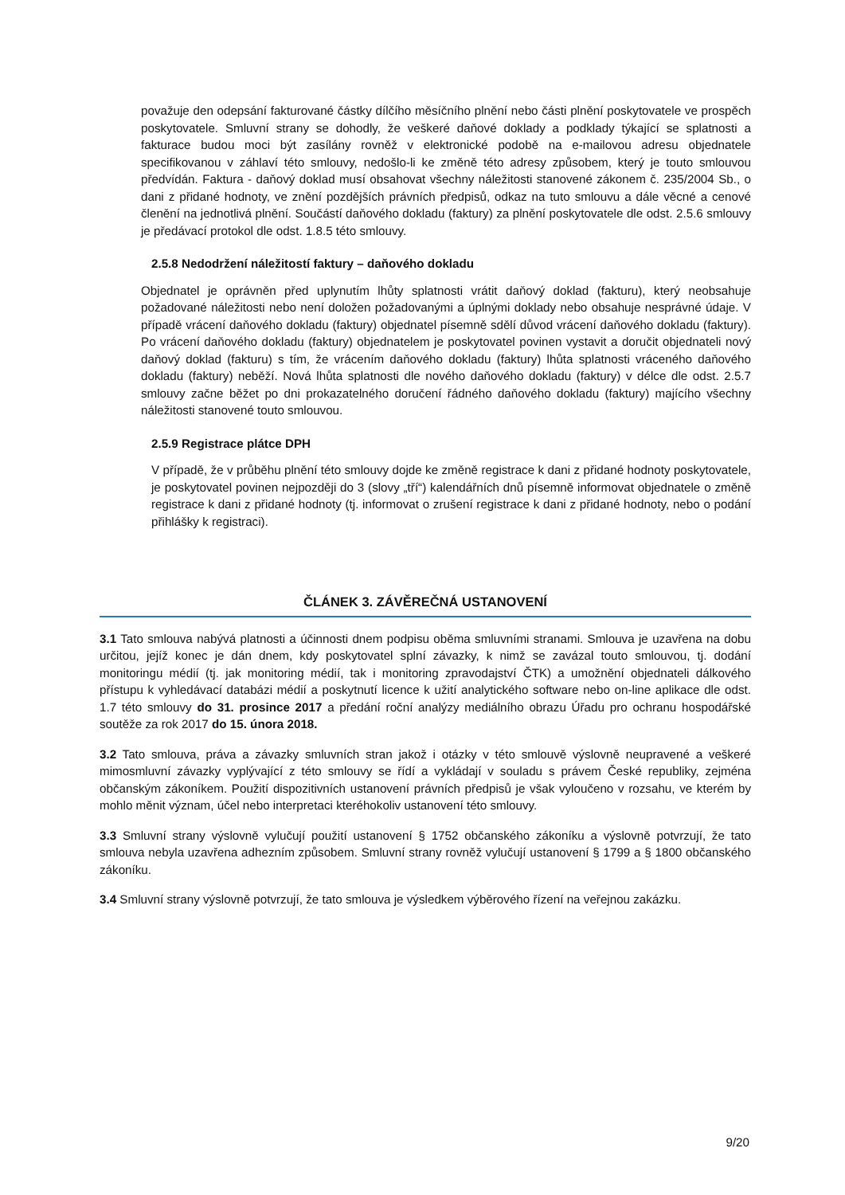považuje den odepsání fakturované částky dílčího měsíčního plnění nebo části plnění poskytovatele ve prospěch poskytovatele. Smluvní strany se dohodly, že veškeré daňové doklady a podklady týkající se splatnosti a fakturace budou moci být zasílány rovněž v elektronické podobě na e-mailovou adresu objednatele specifikovanou v záhlaví této smlouvy, nedošlo-li ke změně této adresy způsobem, který je touto smlouvou předvídán. Faktura - daňový doklad musí obsahovat všechny náležitosti stanovené zákonem č. 235/2004 Sb., o dani z přidané hodnoty, ve znění pozdějších právních předpisů, odkaz na tuto smlouvu a dále věcné a cenové členění na jednotlivá plnění. Součástí daňového dokladu (faktury) za plnění poskytovatele dle odst. 2.5.6 smlouvy je předávací protokol dle odst. 1.8.5 této smlouvy.
2.5.8 Nedodržení náležitostí faktury – daňového dokladu
Objednatel je oprávněn před uplynutím lhůty splatnosti vrátit daňový doklad (fakturu), který neobsahuje požadované náležitosti nebo není doložen požadovanými a úplnými doklady nebo obsahuje nesprávné údaje. V případě vrácení daňového dokladu (faktury) objednatel písemně sdělí důvod vrácení daňového dokladu (faktury). Po vrácení daňového dokladu (faktury) objednatelem je poskytovatel povinen vystavit a doručit objednateli nový daňový doklad (fakturu) s tím, že vrácením daňového dokladu (faktury) lhůta splatnosti vráceného daňového dokladu (faktury) neběží. Nová lhůta splatnosti dle nového daňového dokladu (faktury) v délce dle odst. 2.5.7 smlouvy začne běžet po dni prokazatelného doručení řádného daňového dokladu (faktury) majícího všechny náležitosti stanovené touto smlouvou.
2.5.9 Registrace plátce DPH
V případě, že v průběhu plnění této smlouvy dojde ke změně registrace k dani z přidané hodnoty poskytovatele, je poskytovatel povinen nejpozději do 3 (slovy „tří“) kalendářních dnů písemně informovat objednatele o změně registrace k dani z přidané hodnoty (tj. informovat o zrušení registrace k dani z přidané hodnoty, nebo o podání přihlášky k registraci).
ČLÁNEK 3. ZÁVĚREČNÁ USTANOVENÍ
3.1 Tato smlouva nabývá platnosti a účinnosti dnem podpisu oběma smluvními stranami. Smlouva je uzavřena na dobu určitou, jejíž konec je dán dnem, kdy poskytovatel splní závazky, k nimž se zavázal touto smlouvou, tj. dodání monitoringu médií (tj. jak monitoring médií, tak i monitoring zpravodajství ČTK) a umožnění objednateli dálkového přístupu k vyhledávací databázi médií a poskytnutí licence k užití analytického software nebo on-line aplikace dle odst. 1.7 této smlouvy do 31. prosince 2017 a předání roční analýzy mediálního obrazu Úřadu pro ochranu hospodářské soutěže za rok 2017 do 15. února 2018.
3.2 Tato smlouva, práva a závazky smluvních stran jakož i otázky v této smlouvě výslovně neupravené a veškeré mimosmluvní závazky vyplývající z této smlouvy se řídí a vykládají v souladu s právem České republiky, zejména občanským zákoníkem. Použití dispozitivních ustanovení právních předpisů je však vyloučeno v rozsahu, ve kterém by mohlo měnit význam, účel nebo interpretaci kteréhokoliv ustanovení této smlouvy.
3.3 Smluvní strany výslovně vylučují použití ustanovení § 1752 občanského zákoníku a výslovně potvrzují, že tato smlouva nebyla uzavřena adhezním způsobem. Smluvní strany rovněž vylučují ustanovení § 1799 a § 1800 občanského zákoníku.
3.4 Smluvní strany výslovně potvrzují, že tato smlouva je výsledkem výběrového řízení na veřejnou zakázku.
9/20